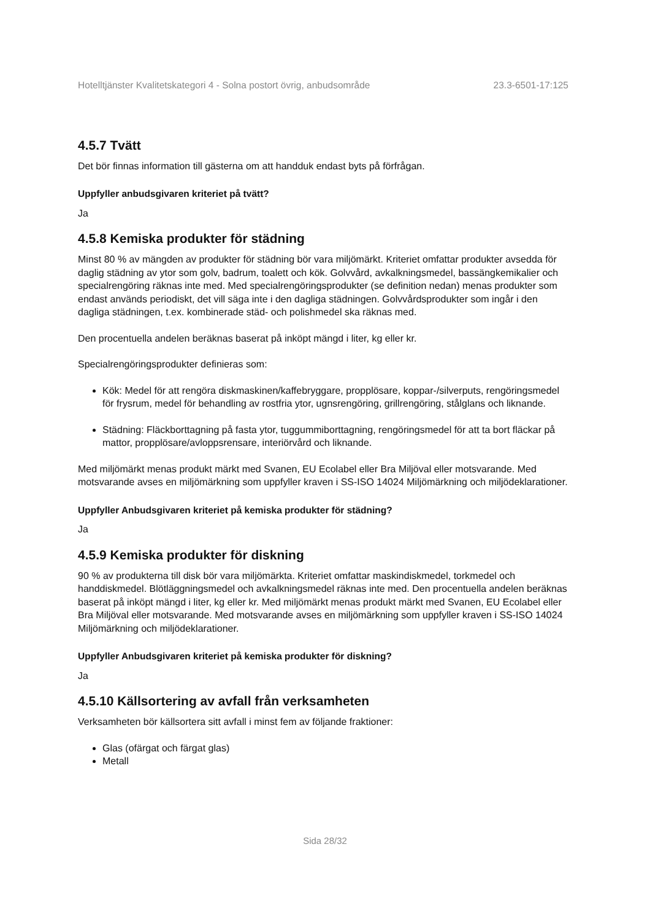Hotelltjänster Kvalitetskategori 4 - Solna postort övrig, anbudsområde 23.3-6501-17:125
4.5.7 Tvätt
Det bör finnas information till gästerna om att handduk endast byts på förfrågan.
Uppfyller anbudsgivaren kriteriet på tvätt?
Ja
4.5.8 Kemiska produkter för städning
Minst 80 % av mängden av produkter för städning bör vara miljömärkt. Kriteriet omfattar produkter avsedda för daglig städning av ytor som golv, badrum, toalett och kök. Golvvård, avkalkningsmedel, bassängkemikalier och specialrengöring räknas inte med. Med specialrengöringsprodukter (se definition nedan) menas produkter som endast används periodiskt, det vill säga inte i den dagliga städningen. Golvvårdsprodukter som ingår i den dagliga städningen, t.ex. kombinerade städ- och polishmedel ska räknas med.
Den procentuella andelen beräknas baserat på inköpt mängd i liter, kg eller kr.
Specialrengöringsprodukter definieras som:
Kök: Medel för att rengöra diskmaskinen/kaffebryggare, propplösare, koppar-/silverputs, rengöringsmedel för frysrum, medel för behandling av rostfria ytor, ugnsrengöring, grillrengöring, stålglans och liknande.
Städning: Fläckborttagning på fasta ytor, tuggummiborttagning, rengöringsmedel för att ta bort fläckar på mattor, propplösare/avloppsrensare, interiörvård och liknande.
Med miljömärkt menas produkt märkt med Svanen, EU Ecolabel eller Bra Miljöval eller motsvarande. Med motsvarande avses en miljömärkning som uppfyller kraven i SS-ISO 14024 Miljömärkning och miljödeklarationer.
Uppfyller Anbudsgivaren kriteriet på kemiska produkter för städning?
Ja
4.5.9 Kemiska produkter för diskning
90 % av produkterna till disk bör vara miljömärkta. Kriteriet omfattar maskindiskmedel, torkmedel och handdiskmedel. Blötläggningsmedel och avkalkningsmedel räknas inte med. Den procentuella andelen beräknas baserat på inköpt mängd i liter, kg eller kr. Med miljömärkt menas produkt märkt med Svanen, EU Ecolabel eller Bra Miljöval eller motsvarande. Med motsvarande avses en miljömärkning som uppfyller kraven i SS-ISO 14024 Miljömärkning och miljödeklarationer.
Uppfyller Anbudsgivaren kriteriet på kemiska produkter för diskning?
Ja
4.5.10 Källsortering av avfall från verksamheten
Verksamheten bör källsortera sitt avfall i minst fem av följande fraktioner:
Glas (ofärgat och färgat glas)
Metall
Sida 28/32